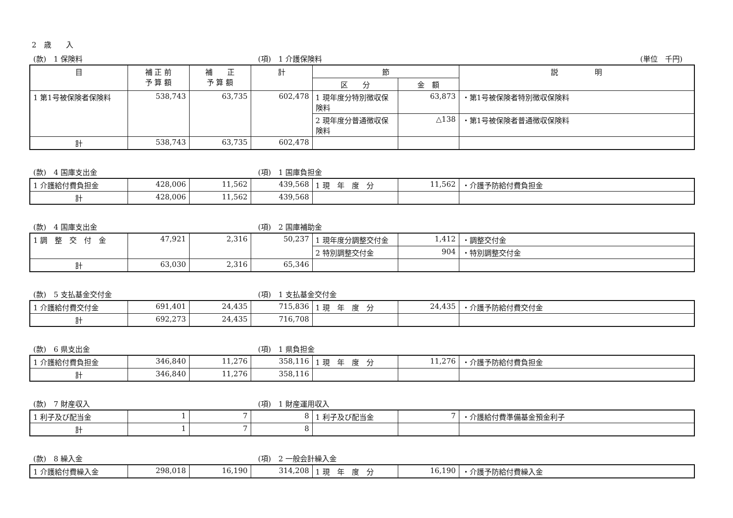2　歳　　入
(款)　1 保険料 (項)　1 介護保険料 (単位　千円)
| 目 | 補 正 前 予 算 額 | 補 正 予 算 額 | 計 | 節 | | 説 明 |
| --- | --- | --- | --- | --- | --- | --- |
| | | | | 区 分 | 金 額 | |
| 1 第1号被保険者保険料 | 538,743 | 63,735 | 602,478 | 1 現年度分特別徴収保険料 | 63,873 | ・第1号被保険者特別徴収保険料 |
| | | | | 2 現年度分普通徴収保険料 | △138 | ・第1号被保険者普通徴収保険料 |
| 計 | 538,743 | 63,735 | 602,478 | | | |
(款)　4 国庫支出金 (項)　1 国庫負担金
| 1 介護給付費負担金 | 428,006 | 11,562 | 439,568 | 1 現 年 度 分 | 11,562 | ・介護予防給付費負担金 |
| 計 | 428,006 | 11,562 | 439,568 | | | |
(款)　4 国庫支出金 (項)　2 国庫補助金
| 1 調 整 交 付 金 | 47,921 | 2,316 | 50,237 | 1 現年度分調整交付金 | 1,412 | ・調整交付金 |
| | | | | 2 特別調整交付金 | 904 | ・特別調整交付金 |
| 計 | 63,030 | 2,316 | 65,346 | | | |
(款)　5 支払基金交付金 (項)　1 支払基金交付金
| 1 介護給付費交付金 | 691,401 | 24,435 | 715,836 | 1 現 年 度 分 | 24,435 | ・介護予防給付費交付金 |
| 計 | 692,273 | 24,435 | 716,708 | | | |
(款)　6 県支出金 (項)　1 県負担金
| 1 介護給付費負担金 | 346,840 | 11,276 | 358,116 | 1 現 年 度 分 | 11,276 | ・介護予防給付費負担金 |
| 計 | 346,840 | 11,276 | 358,116 | | | |
(款)　7 財産収入 (項)　1 財産運用収入
| 1 利子及び配当金 | 1 | 7 | 8 | 1 利子及び配当金 | 7 | ・介護給付費準備基金預金利子 |
| 計 | 1 | 7 | 8 | | | |
(款)　8 繰入金 (項)　2 一般会計繰入金
| 1 介護給付費繰入金 | 298,018 | 16,190 | 314,208 | 1 現 年 度 分 | 16,190 | ・介護予防給付費繰入金 |